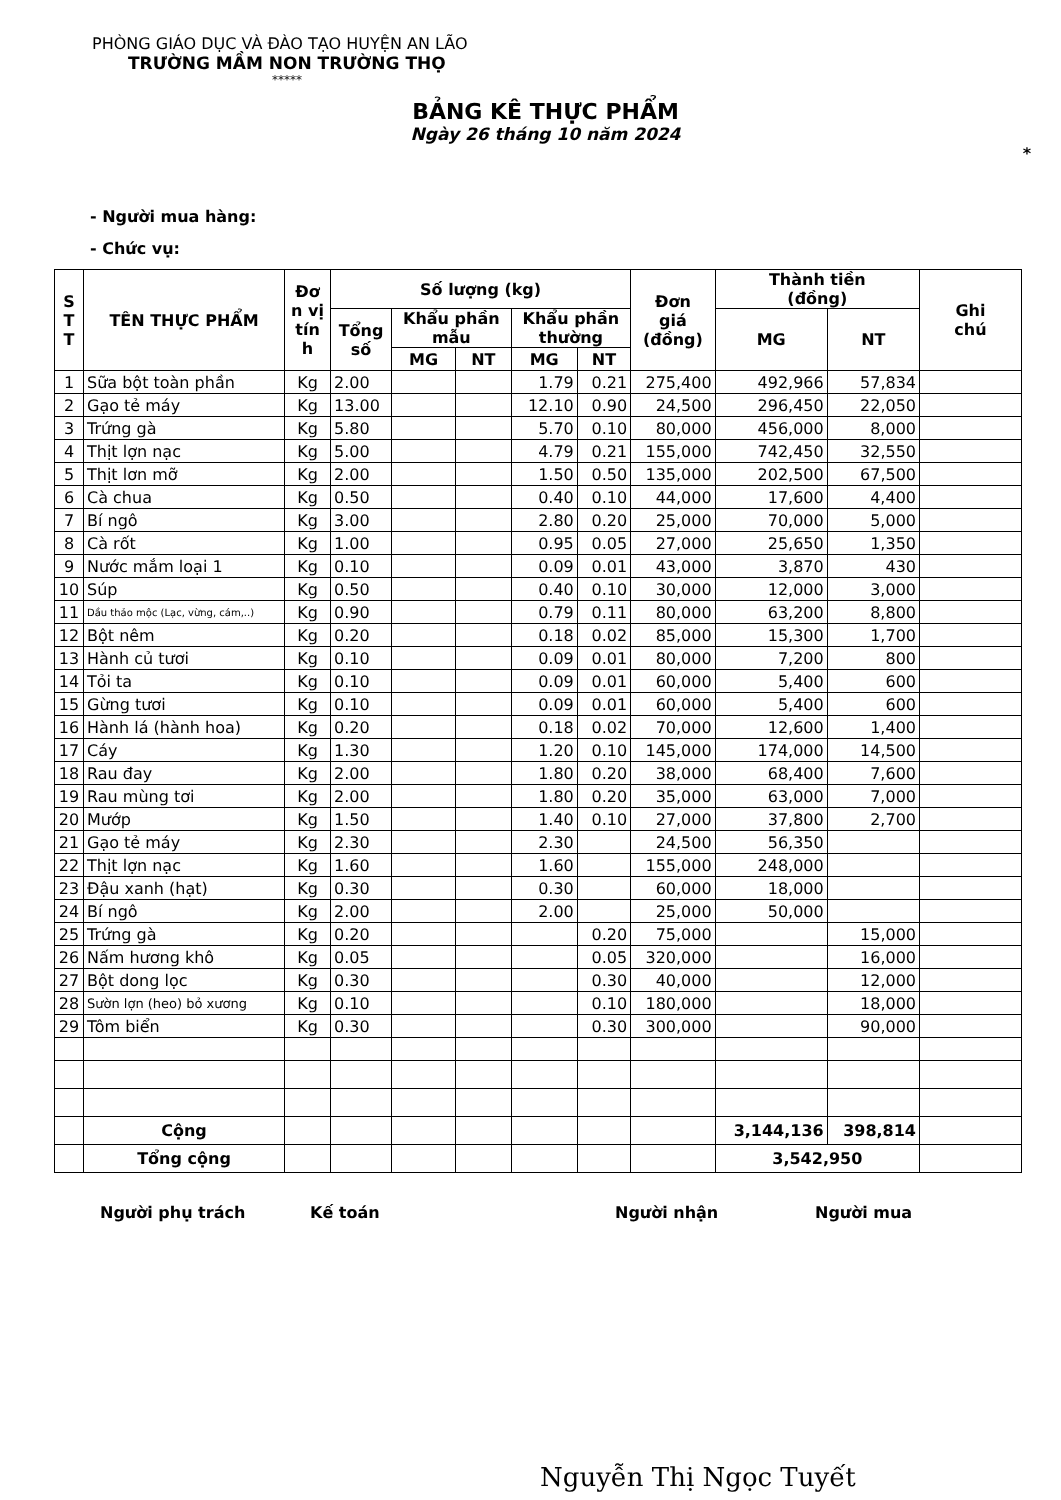PHÒNG GIÁO DỤC VÀ ĐÀO TẠO HUYỆN AN LÃO
TRƯỜNG MẦM NON TRƯỜNG THỌ
*****
BẢNG KÊ THỰC PHẨM
Ngày 26 tháng 10 năm 2024
*
- Người mua hàng:
- Chức vụ:
| S T T | TÊN THỰC PHẨM | Đơ n vị tín h | Số lượng (kg) | | | | | Đơn giá (đồng) | Thành tiền (đồng) | | Ghi chú |
| --- | --- | --- | --- | --- | --- | --- | --- | --- | --- | --- | --- |
| | | | Tổng số | Khẩu phần mẫu | | Khẩu phần thường | | | MG | NT | |
| | | | | MG | NT | MG | NT | | | | |
| 1 | Sữa bột toàn phần | Kg | 2.00 | | | 1.79 | 0.21 | 275,400 | 492,966 | 57,834 | |
| 2 | Gạo tẻ máy | Kg | 13.00 | | | 12.10 | 0.90 | 24,500 | 296,450 | 22,050 | |
| 3 | Trứng gà | Kg | 5.80 | | | 5.70 | 0.10 | 80,000 | 456,000 | 8,000 | |
| 4 | Thịt lợn nạc | Kg | 5.00 | | | 4.79 | 0.21 | 155,000 | 742,450 | 32,550 | |
| 5 | Thịt lơn mỡ | Kg | 2.00 | | | 1.50 | 0.50 | 135,000 | 202,500 | 67,500 | |
| 6 | Cà chua | Kg | 0.50 | | | 0.40 | 0.10 | 44,000 | 17,600 | 4,400 | |
| 7 | Bí ngô | Kg | 3.00 | | | 2.80 | 0.20 | 25,000 | 70,000 | 5,000 | |
| 8 | Cà rốt | Kg | 1.00 | | | 0.95 | 0.05 | 27,000 | 25,650 | 1,350 | |
| 9 | Nước mắm loại 1 | Kg | 0.10 | | | 0.09 | 0.01 | 43,000 | 3,870 | 430 | |
| 10 | Súp | Kg | 0.50 | | | 0.40 | 0.10 | 30,000 | 12,000 | 3,000 | |
| 11 | Dầu thảo mộc (Lạc, vừng, cám,..) | Kg | 0.90 | | | 0.79 | 0.11 | 80,000 | 63,200 | 8,800 | |
| 12 | Bột nêm | Kg | 0.20 | | | 0.18 | 0.02 | 85,000 | 15,300 | 1,700 | |
| 13 | Hành củ tươi | Kg | 0.10 | | | 0.09 | 0.01 | 80,000 | 7,200 | 800 | |
| 14 | Tỏi ta | Kg | 0.10 | | | 0.09 | 0.01 | 60,000 | 5,400 | 600 | |
| 15 | Gừng tươi | Kg | 0.10 | | | 0.09 | 0.01 | 60,000 | 5,400 | 600 | |
| 16 | Hành lá (hành hoa) | Kg | 0.20 | | | 0.18 | 0.02 | 70,000 | 12,600 | 1,400 | |
| 17 | Cáy | Kg | 1.30 | | | 1.20 | 0.10 | 145,000 | 174,000 | 14,500 | |
| 18 | Rau đay | Kg | 2.00 | | | 1.80 | 0.20 | 38,000 | 68,400 | 7,600 | |
| 19 | Rau mùng tơi | Kg | 2.00 | | | 1.80 | 0.20 | 35,000 | 63,000 | 7,000 | |
| 20 | Mướp | Kg | 1.50 | | | 1.40 | 0.10 | 27,000 | 37,800 | 2,700 | |
| 21 | Gạo tẻ máy | Kg | 2.30 | | | 2.30 | | 24,500 | 56,350 | | |
| 22 | Thịt lợn nạc | Kg | 1.60 | | | 1.60 | | 155,000 | 248,000 | | |
| 23 | Đậu xanh (hạt) | Kg | 0.30 | | | 0.30 | | 60,000 | 18,000 | | |
| 24 | Bí ngô | Kg | 2.00 | | | 2.00 | | 25,000 | 50,000 | | |
| 25 | Trứng gà | Kg | 0.20 | | | | 0.20 | 75,000 | | 15,000 | |
| 26 | Nấm hương khô | Kg | 0.05 | | | | 0.05 | 320,000 | | 16,000 | |
| 27 | Bột dong lọc | Kg | 0.30 | | | | 0.30 | 40,000 | | 12,000 | |
| 28 | Sườn lợn (heo) bỏ xương | Kg | 0.10 | | | | 0.10 | 180,000 | | 18,000 | |
| 29 | Tôm biển | Kg | 0.30 | | | | 0.30 | 300,000 | | 90,000 | |
| | Cộng | | | | | | | | 3,144,136 | 398,814 | |
| | Tổng cộng | | | | | | | | 3,542,950 | | |
Người phụ trách Kế toán Người nhận Người mua
Nguyễn Thị Ngọc Tuyết